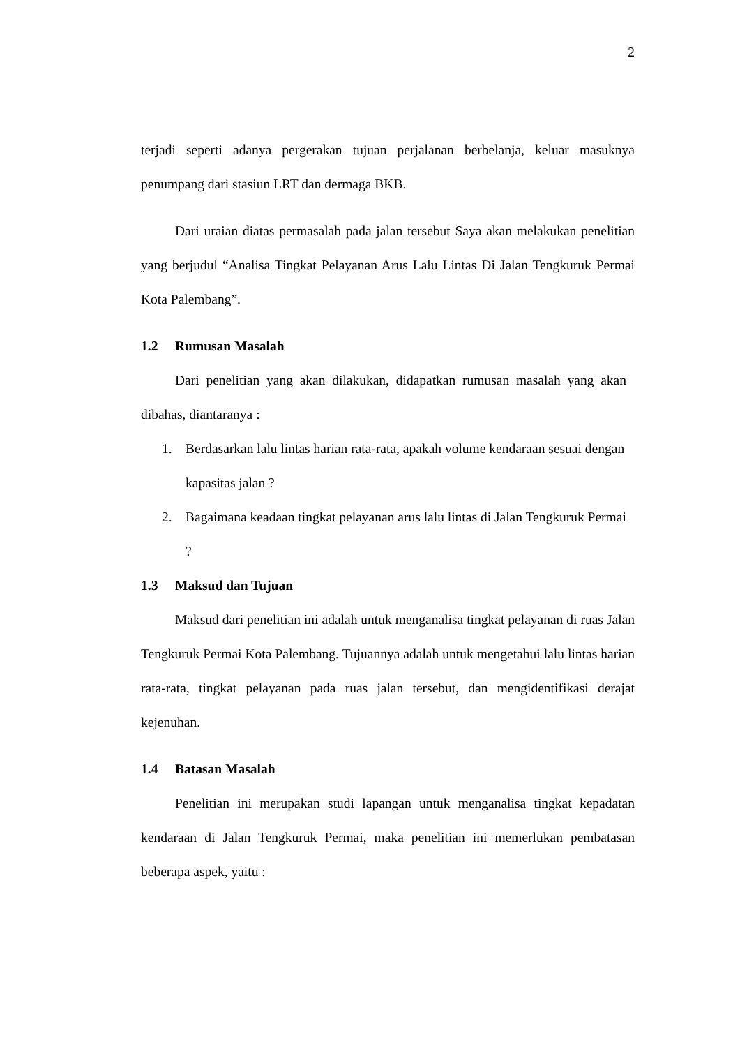2
terjadi seperti adanya pergerakan tujuan perjalanan berbelanja, keluar masuknya penumpang dari stasiun LRT dan dermaga BKB.
Dari uraian diatas permasalah pada jalan tersebut Saya akan melakukan penelitian yang berjudul “Analisa Tingkat Pelayanan Arus Lalu Lintas Di Jalan Tengkuruk Permai Kota Palembang”.
1.2 Rumusan Masalah
Dari penelitian yang akan dilakukan, didapatkan rumusan masalah yang akan dibahas, diantaranya :
1. Berdasarkan lalu lintas harian rata-rata, apakah volume kendaraan sesuai dengan kapasitas jalan ?
2. Bagaimana keadaan tingkat pelayanan arus lalu lintas di Jalan Tengkuruk Permai ?
1.3 Maksud dan Tujuan
Maksud dari penelitian ini adalah untuk menganalisa tingkat pelayanan di ruas Jalan Tengkuruk Permai Kota Palembang. Tujuannya adalah untuk mengetahui lalu lintas harian rata-rata, tingkat pelayanan pada ruas jalan tersebut, dan mengidentifikasi derajat kejenuhan.
1.4 Batasan Masalah
Penelitian ini merupakan studi lapangan untuk menganalisa tingkat kepadatan kendaraan di Jalan Tengkuruk Permai, maka penelitian ini memerlukan pembatasan beberapa aspek, yaitu :